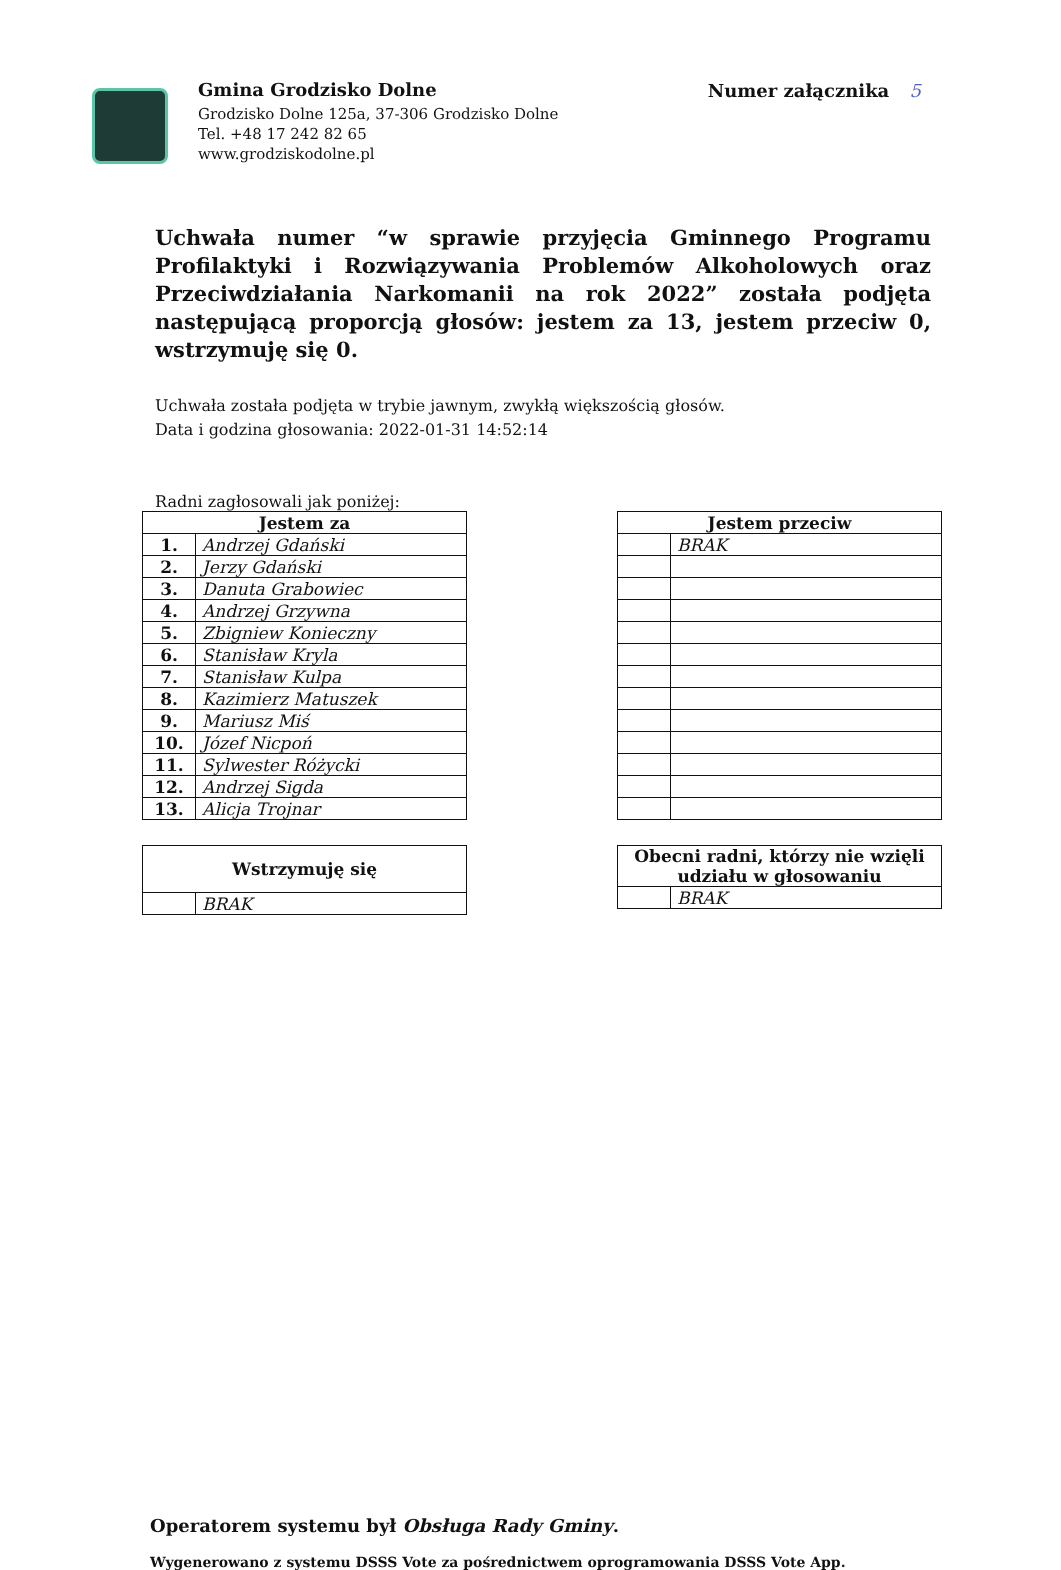Gmina Grodzisko Dolne
Grodzisko Dolne 125a, 37-306 Grodzisko Dolne
Tel. +48 17 242 82 65
www.grodziskodolne.pl
Numer załącznika 5
Uchwała numer “w sprawie przyjęcia Gminnego Programu Profilaktyki i Rozwiązywania Problemów Alkoholowych oraz Przeciwdziałania Narkomanii na rok 2022” została podjęta następującą proporcją głosów: jestem za 13, jestem przeciw 0, wstrzymuję się 0.
Uchwała została podjęta w trybie jawnym, zwykłą większością głosów.
Data i godzina głosowania: 2022-01-31 14:52:14
Radni zagłosowali jak poniżej:
| Jestem za | |
| --- | --- |
| 1. | Andrzej Gdański |
| 2. | Jerzy Gdański |
| 3. | Danuta Grabowiec |
| 4. | Andrzej Grzywna |
| 5. | Zbigniew Konieczny |
| 6. | Stanisław Kryla |
| 7. | Stanisław Kulpa |
| 8. | Kazimierz Matuszek |
| 9. | Mariusz Miś |
| 10. | Józef Nicpoń |
| 11. | Sylwester Różycki |
| 12. | Andrzej Sigda |
| 13. | Alicja Trojnar |
| Wstrzymuję się | |
| --- | --- |
| | BRAK |
| Jestem przeciw | |
| --- | --- |
| | BRAK |
| Obecni radni, którzy nie wzięli udziału w głosowaniu | |
| --- | --- |
| | BRAK |
Operatorem systemu był Obsługa Rady Gminy.
Wygenerowano z systemu DSSS Vote za pośrednictwem oprogramowania DSSS Vote App.